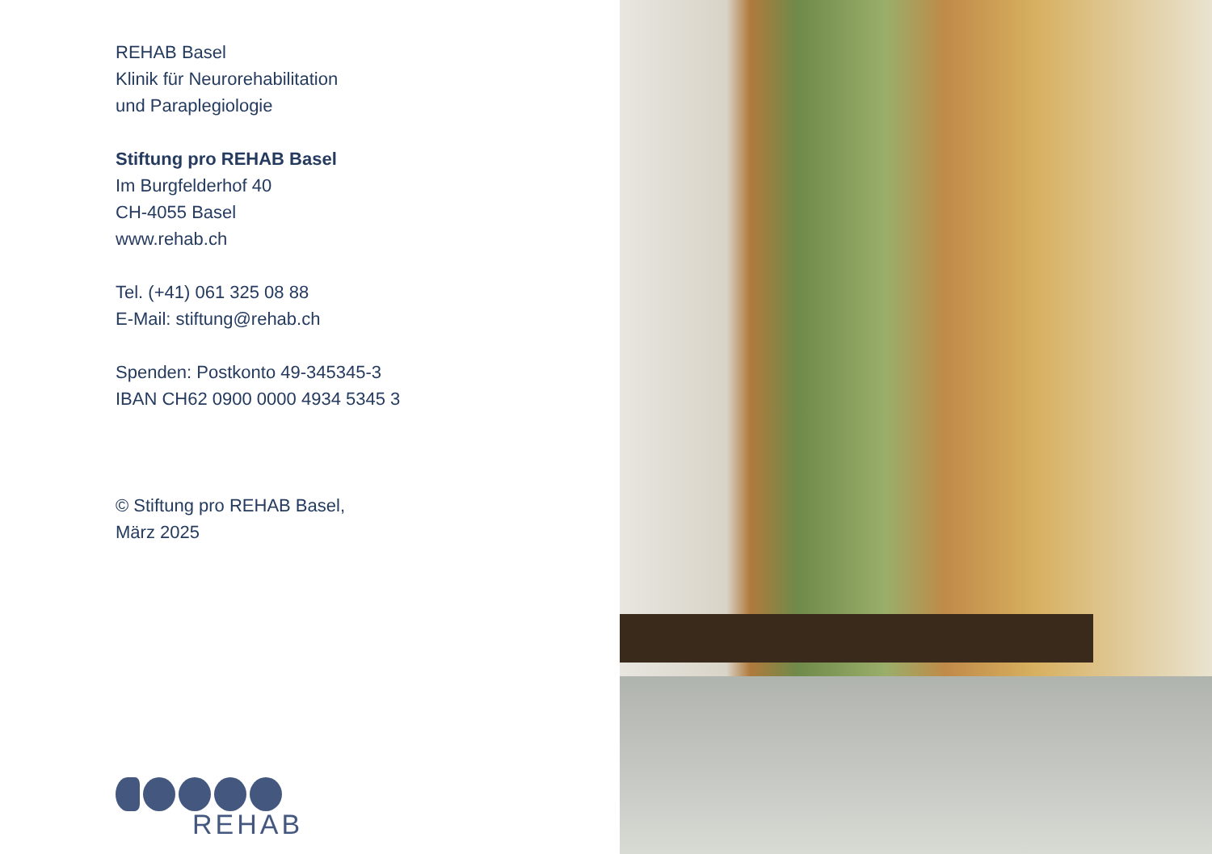REHAB Basel
Klinik für Neurorehabilitation
und Paraplegiologie
Stiftung pro REHAB Basel
Im Burgfelderhof 40
CH-4055 Basel
www.rehab.ch
Tel. (+41) 061 325 08 88
E-Mail: stiftung@rehab.ch
Spenden: Postkonto 49-345345-3
IBAN CH62 0900 0000 4934 5345 3
© Stiftung pro REHAB Basel,
März 2025
REHAB